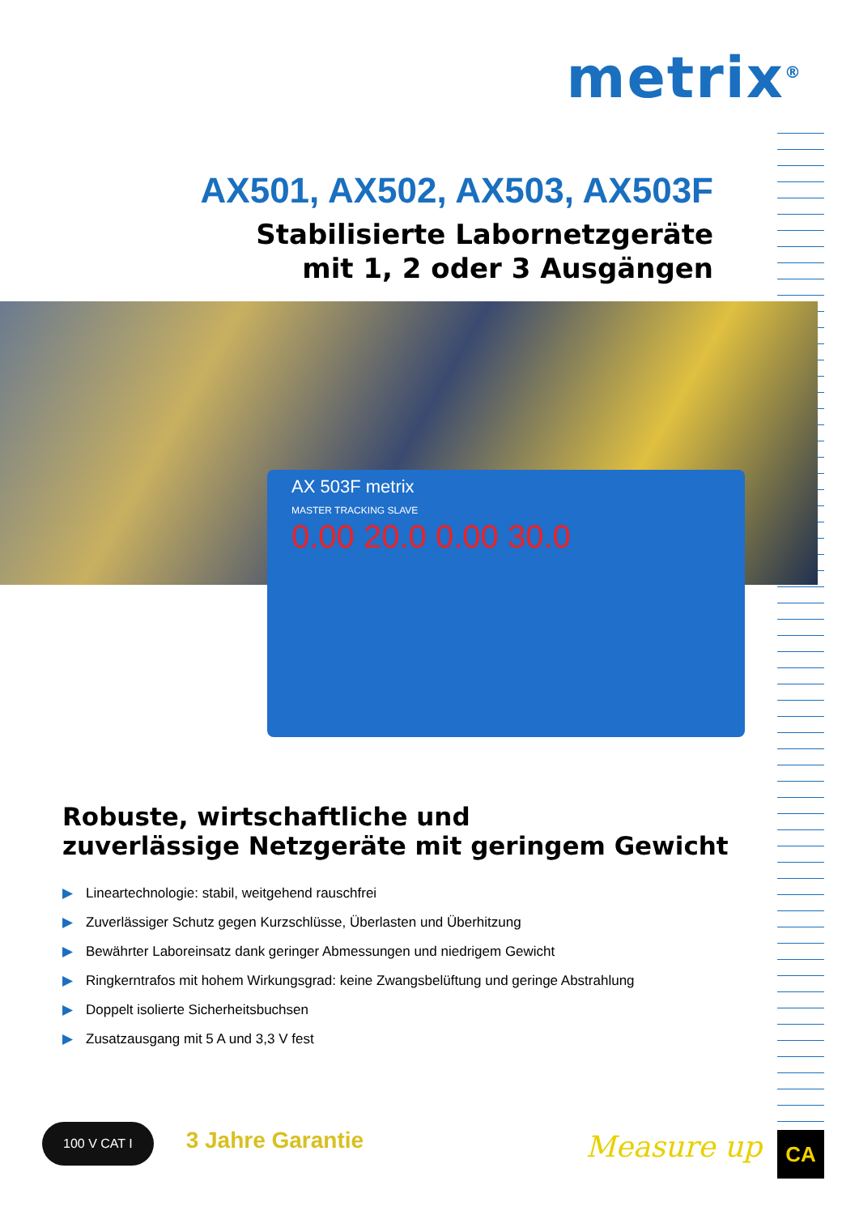metrix<sup>®</sup>
AX501, AX502, AX503, AX503F
Stabilisierte Labornetzgeräte
mit 1, 2 oder 3 Ausgängen
AX 503F metrix
MASTER TRACKING SLAVE
0.00 20.0 0.00 30.0
Robuste, wirtschaftliche und
zuverlässige Netzgeräte mit geringem Gewicht
▶ Lineartechnologie: stabil, weitgehend rauschfrei
▶ Zuverlässiger Schutz gegen Kurzschlüsse, Überlasten und Überhitzung
▶ Bewährter Laboreinsatz dank geringer Abmessungen und niedrigem Gewicht
▶ Ringkerntrafos mit hohem Wirkungsgrad: keine Zwangsbelüftung und geringe Abstrahlung
▶ Doppelt isolierte Sicherheitsbuchsen
▶ Zusatzausgang mit 5 A und 3,3 V fest
100 V CAT I 3 Jahre Garantie
Measure up CA